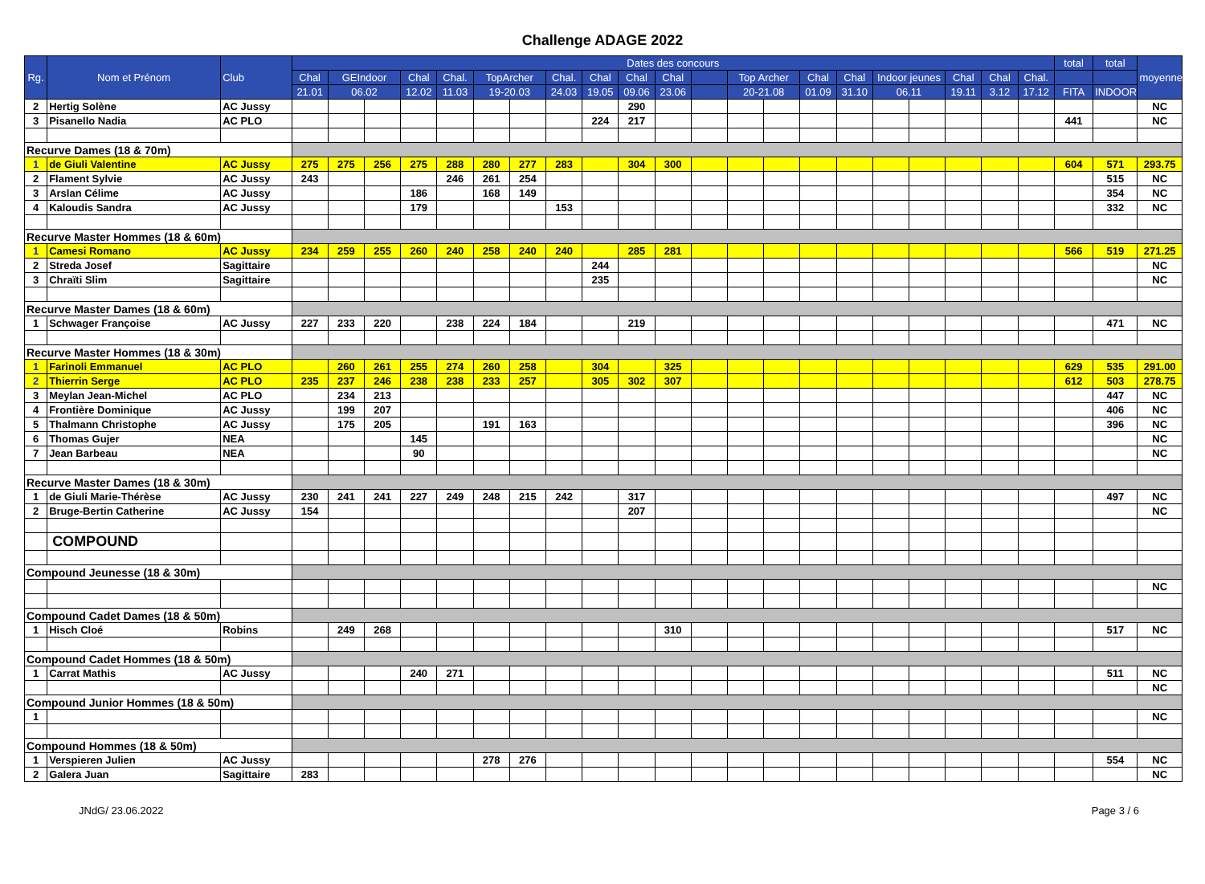Challenge ADAGE 2022
| Rg. | Nom et Prénom | Club | Dates des concours | | | | | | | | | | | | | | | | | | | | | total | total | moyenne |
| --- | --- | --- | --- | --- | --- | --- | --- | --- | --- | --- | --- | --- | --- | --- | --- | --- | --- | --- | --- | --- | --- | --- | --- | --- | --- | --- |
| | | | Chal | GEIndoor | | Chal | Chal. | TopArcher | | Chal. | Chal | Chal | Chal | | Top Archer | | Chal | Chal | Indoor jeunes | | Chal | Chal | Chal. | | | |
| | | | 21.01 | 06.02 | | 12.02 | 11.03 | 19-20.03 | | 24.03 | 19.05 | 09.06 | 23.06 | | 20-21.08 | | 01.09 | 31.10 | 06.11 | | 19.11 | 3.12 | 17.12 | FITA | INDOOR | |
| 2 | Hertig Solène | AC Jussy | | | | | | | | | | 290 | | | | | | | | | | | | | | NC |
| 3 | Pisanello Nadia | AC PLO | | | | | | | | | 224 | 217 | | | | | | | | | | | | 441 | | NC |
| Recurve Dames (18 & 70m) | | | | | | | | | | | | | | | | | | | | | | | | | | |
| 1 | de Giuli Valentine | AC Jussy | 275 | 275 | 256 | 275 | 288 | 280 | 277 | 283 | | 304 | 300 | | | | | | | | | | | 604 | 571 | 293.75 |
| 2 | Flament Sylvie | AC Jussy | 243 | | | | 246 | 261 | 254 | | | | | | | | | | | | | | | | 515 | NC |
| 3 | Arslan Célime | AC Jussy | | | | 186 | | 168 | 149 | | | | | | | | | | | | | | | | 354 | NC |
| 4 | Kaloudis Sandra | AC Jussy | | | | 179 | | | | 153 | | | | | | | | | | | | | | | 332 | NC |
| Recurve Master Hommes (18 & 60m) | | | | | | | | | | | | | | | | | | | | | | | | | | |
| 1 | Camesi Romano | AC Jussy | 234 | 259 | 255 | 260 | 240 | 258 | 240 | 240 | | 285 | 281 | | | | | | | | | | | 566 | 519 | 271.25 |
| 2 | Streda Josef | Sagittaire | | | | | | | | | 244 | | | | | | | | | | | | | | | NC |
| 3 | Chraïti Slim | Sagittaire | | | | | | | | | 235 | | | | | | | | | | | | | | | NC |
| Recurve Master Dames (18 & 60m) | | | | | | | | | | | | | | | | | | | | | | | | | | |
| 1 | Schwager Françoise | AC Jussy | 227 | 233 | 220 | | 238 | 224 | 184 | | | 219 | | | | | | | | | | | | | 471 | NC |
| Recurve Master Hommes (18 & 30m) | | | | | | | | | | | | | | | | | | | | | | | | | | |
| 1 | Farinoli Emmanuel | AC PLO | | 260 | 261 | 255 | 274 | 260 | 258 | | 304 | | 325 | | | | | | | | | | | 629 | 535 | 291.00 |
| 2 | Thierrin Serge | AC PLO | 235 | 237 | 246 | 238 | 238 | 233 | 257 | | 305 | 302 | 307 | | | | | | | | | | | 612 | 503 | 278.75 |
| 3 | Meylan Jean-Michel | AC PLO | | 234 | 213 | | | | | | | | | | | | | | | | | | | | 447 | NC |
| 4 | Frontière Dominique | AC Jussy | | 199 | 207 | | | | | | | | | | | | | | | | | | | | 406 | NC |
| 5 | Thalmann Christophe | AC Jussy | | 175 | 205 | | | 191 | 163 | | | | | | | | | | | | | | | | 396 | NC |
| 6 | Thomas Gujer | NEA | | | | 145 | | | | | | | | | | | | | | | | | | | | NC |
| 7 | Jean Barbeau | NEA | | | | 90 | | | | | | | | | | | | | | | | | | | | NC |
| Recurve Master Dames (18 & 30m) | | | | | | | | | | | | | | | | | | | | | | | | | | |
| 1 | de Giuli Marie-Thérèse | AC Jussy | 230 | 241 | 241 | 227 | 249 | 248 | 215 | 242 | | 317 | | | | | | | | | | | | | 497 | NC |
| 2 | Bruge-Bertin Catherine | AC Jussy | 154 | | | | | | | | | 207 | | | | | | | | | | | | | | NC |
| | COMPOUND | | | | | | | | | | | | | | | | | | | | | | | | | |
| Compound Jeunesse (18 & 30m) | | | | | | | | | | | | | | | | | | | | | | | | | | |
| | | | | | | | | | | | | | | | | | | | | | | | | | | NC |
| Compound Cadet Dames (18 & 50m) | | | | | | | | | | | | | | | | | | | | | | | | | | |
| 1 | Hisch Cloé | Robins | | 249 | 268 | | | | | | | | 310 | | | | | | | | | | | | 517 | NC |
| Compound Cadet Hommes (18 & 50m) | | | | | | | | | | | | | | | | | | | | | | | | | | |
| 1 | Carrat Mathis | AC Jussy | | | | 240 | 271 | | | | | | | | | | | | | | | | | | 511 | NC |
| | | | | | | | | | | | | | | | | | | | | | | | | | | NC |
| Compound Junior Hommes (18 & 50m) | | | | | | | | | | | | | | | | | | | | | | | | | | |
| 1 | | | | | | | | | | | | | | | | | | | | | | | | | | NC |
| Compound Hommes (18 & 50m) | | | | | | | | | | | | | | | | | | | | | | | | | | |
| 1 | Verspieren Julien | AC Jussy | | | | | | 278 | 276 | | | | | | | | | | | | | | | | 554 | NC |
| 2 | Galera Juan | Sagittaire | 283 | | | | | | | | | | | | | | | | | | | | | | | NC |
JNdG/ 23.06.2022 Page 3 / 6